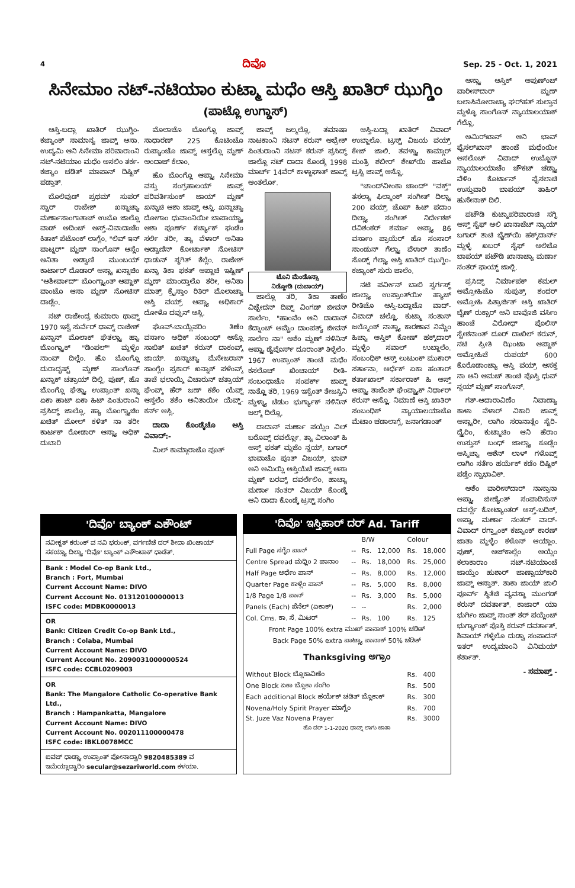4 ದಿವೊ Sep. 25 - Oct. 1, 2021
ಸಿನೇಮಾಂ ನಟ್-ನಟಿಯಾಂ ಕುಟ್ಮಾ ಮಧೆಂ ಆಸ್ತಿ ಖಾತಿರ್ ಝುಗ್ಡಿಂ
(ಪಾಟ್ಲೊ ಉಗ್ಡಾಸ್)
ಆಸ್ತಿ-ಬದ್ಲಾ ಖಾತಿರ್ ಝುಗ್ಡಿಂ-ಕಜ್ಯಾಂಕ್ ಸಾಮಾನ್ಯ ಜಾವ್ನ್ ಆಸಾ. ಉದ್ಯಮಿ ಆನಿ ಸಿನೇಮಾ ಪರಿವಾರಾಂನಿ ನಟ್-ನಟಿಯಾಂ ಮಧೆಂ ಅಸಲಿಂ ತರ್ಕ-ಕಜ್ಯಾಂ ಚಡಿತ್ ಮಾಪಾನ್ ದಿಷ್ಟಿಕ್ ಪಡ್ತಾತ್.
ಬೊಲಿವುಡ್ ಪ್ರಥಮ್ ಸುಪರ್ ಸ್ಟಾರ್ ರಾಜೇಶ್ ಖನ್ನಾಚ್ಯಾ ಮರ್ಣಾಸಾಂಗಾತಾಚ್ ಉಬೊ ಜಾಲ್ಲೊ ವಾಡ್ ಅದಿಂಚ್ ಅಸ್ತ್-ವಿವಾದಾಚೆಂ ಕಿತಾಕ್ ಪೆಟೊಂಕ್ ಲಾಗ್ಲೆಂ. "ಲಿವ್ ಇನ್ ಪಾಟ್ನರ್" ಮ್ಹಣ್ ಸಾಂಗೊನ್ ಆಸ್ಲೆಂ ಅನಿತಾ ಅಡ್ವಾಣಿ ಮುಂಬಯ್ ಕಾರ್ಟಾರ್ ದೊಡಾರ್ ಆಸ್ಲ್ಯಾ ಖನ್ನಾಚಿಂ "ಆಶೀರ್ವಾದ್" ಬೊಂಗ್ಲ್ಯಾಂತ್ ಆಪ್ಣಾಕ್ ವಾಂಟೊ ಆಸಾ ಮ್ಹಣ್ ನೋಟಿಸ್ ದಾಡ್ಲೆಂ.
ನಟ್ ರಾಜೇಂದ್ರ ಕುಮಾರಾ ಥಾವ್ನ್ 1970 ಇಸ್ವೆ ಸುರ್ವೆರ್ ಥಾವ್ನ್ ರಾಜೇಶ್ ಖನ್ನಾನ್ ಮೊಲಾಕ್ ಘೆತಲ್ಲ್ಯಾ ಹ್ಯಾ ಬೊಂಗ್ಲ್ಯಾಕ್ "ಡಿಂಪಲ್" ಮ್ಹಳ್ಳೆಂ ನಾಂವ್ ದಿಲ್ಲೆಂ. ಹೊ ಬೊಂಗ್ಲೊ ದುರಾದೃಷ್ಟ್ ಮ್ಹಣ್ ಸಾಂಗೊನ್ ಖನ್ನಾಕ್ ಚತ್ರಾಯ್ ದಿಲ್ಲಿ. ಪುಣ್, ಹೊ ಬೊಂಗ್ಲೊ ಘೆತ್ಲ್ಯಾ ಉಪ್ರಾಂತ್ ಖನ್ನಾ ಏಕಾ ಹಾಟ್ ಏಕಾ ಹಿಟ್ ಪಿಂತುರಾಂನಿ ಪ್ರಸಿದ್ಧ್ ಜಾಲ್ಲೊ. ಹ್ಯಾ ಬೊಂಗ್ಲ್ಯಾಚಿಂ ಖಚಿತ್ ಮೋಲ್ ಕಳಿತ್ ನಾ ತರೀ ಕಾರ್ಟಕ್ ರೋಡಾರ್ ಆಸ್ಲ್ಯಾ ಅಧಿಕ್ ದುಬಾರಿ
ಮೊಲಾಚೊ ಬೊಂಗ್ಲೊ ಜಾವ್ನ್ ಸಾಧಾರಣ್ 225 ಕೊಟಿಂಚೊ ರುಪ್ಯಾಂಚೊ ಜಾವ್ನ್ ಆಸ್ತಲ್ಲೊ ಮ್ಹಣ್ ಅಂದಾಜ್ ಕೆಲಾಂ.
ಹೊ ಬೊಂಗ್ಲೊ ಆಪ್ಲ್ಯಾ ಸಿನೇಮಾ ವಸ್ತು ಸಂಗ್ರಹಾಲಯ್ ಜಾವ್ನ್ ಪರಿವರ್ತಿಸುಂಕ್ ಜಾಯ್ ಮ್ಹಣ್ ಖನ್ನಾಚಿ ಆಶಾ ಜಾವ್ನ್ ಆಸ್ಲಿ. ಖನ್ನಾಚ್ಯಾ ದೋಗಾಂ ಧುವಾಂನಿಯೀ ಬಾಪಾಯ್ಚ್ಯಾ ಆಶಾ ಪೂರ್ಣ್ ಕರ್ಚ್ಯಾಕ್ ಘುಡೆಂ ಸರ್ಲಿ ತರೀ, ತ್ಯಾ ವೆಳಾರ್ ಅನಿತಾ ಅಡ್ವಾಣಿನ್ ಕೋರ್ಟಾಕ್ ನೋಟಿಸ್ ಧಾಡುನ್ ಸ್ಥಗಿತ್ ಕೆಲ್ಲೆಂ. ರಾಜೇಶ್ ಖನ್ನಾ ತಿಕಾ ಫಕತ್ ಆಪ್ಣಾಚಿ ಇಷ್ಟಿಣ್ ಮ್ಹಣ್ ಮಾಂದ್ತಾಲೊ ತರೀ, ಅನಿತಾ ಮಾತ್ರ್ ಕ್ರೈಸ್ತಾಂ ರಿತಿರ್ ಮೊಲಾಚ್ಯಾ ಆಸ್ತಿ ವಯ್ರ್ ಆಪ್ಲ್ಯಾ ಅಧಿಕಾರ್ ದೋಳೊ ದವ್ರುನ್ ಆಸ್ಲಿ.
ಘೊವ್-ಬಾಯ್ಲೆಪರಿಂ ತಿಣೆಂ ವರ್ಸಾಂ ಅಧಿಕ್ ಸಂಬಂಧ್ ಆಸ್ಲೊ ಸಾಬಿತ್ ಖಚಿತ್ ಕರುನ್ ದಾಕಂವ್ಕ್ ಜಾಯ್. ಖನ್ನಾಚ್ಯಾ ಮೆನೇಜರಾನ್ ಸಾಂಗ್ಲೆಂ ಪ್ರಕಾರ್ ಖನ್ನಾಕ್ ಪಳೆಂವ್ಕ್ ತಾಚೆ ಭಲಾಯ್ಕಿ ವಿಚಾರುನ್ ಚತ್ರಾಯ್ ಘೆಂವ್ಕ್ ಹೆರ್ ಜಣ್ ಕಶೆಂ ಯೆವ್ನ್ ಆಸ್ತಲೆಂ ತಶೆಂ ಅನಿತಾಯೀ ಯೆವ್ನ್-ಕರ್ನ್ ಆಸ್ಲಿ.
ದಾದಾ ಕೊಂಡ್ಕೆಚೊ ಆಸ್ತಿ ವಿವಾದ್:-
ಮಿಲ್ ಕಾಮ್ಗಾರಾಚೊ ಪೂತ್
ಜಾವ್ನ್ ಜಲ್ಮಲ್ಲೊ. ತಮಾಷಾ ನಾಟಕಾಂನಿ ನಟನ್ ಕರುನ್ ಅಭ್ರೇಕ್ ಪಿಂತುರಾಂನಿ ನಟನ್ ಕರುನ್ ಪ್ರಸಿದ್ಧ್ ಜಾಲ್ಲೊ ನಟ್ ದಾದಾ ಕೊಂಡ್ಕೆ 1998 ಮಾರ್ಚ್ 14ವೆರ್ ಕಾಳ್ಜಾಘಾತ್ ಜಾವ್ನ್ ಅಂತರ್ಲೊ.
ಟೊನಿ ಮೆಂಡೊನ್ಸಾ
ನಿಡ್ಡೋಡಿ (ದುಬಾಯ್)
ಜಾಲ್ಲೊ ತರಿ, ತಿಕಾ ತಾಣೆಂ ವಿಚ್ಛೇದನ್ ದಿವ್ನ್ ವಿಂಗಡ್ ಜೀವನ್ ಸಾರ್ಲೆಂ. "ಹಾಂವೆಂ ಆನಿ ದಾದಾನ್ ಕೆದ್ನಾಂಚ್ ಆಮ್ಚೆಂ ದಾಂಪತ್ಯ್ ಜೀವನ್ ಸಾರ್ಲೆಂ ನಾ" ಅಶೆಂ ಮ್ಹಣ್ ನಳಿನಿನ್ ಆಪ್ಲ್ಯಾ ಡೈವೊರ್ಸ್ ದೂರಾಂತ್ ತಿಳ್ಳೆಲೆಂ. 1967 ಉಪ್ರಾಂತ್ ತಾಂಚೆ ಮಧೆಂ ಕಸಲೊಚ್ ಖಿಂಚಾಯ್ ರೀತಿ-ಸಂಬಂಧಾಚೊ ಸಂಪರ್ಕ್ ಜಾವ್ನ್ ನಾತ್ಲ್ಲೊ ತರಿ, 1969 ಇಸ್ವೆಂತ್ ತೇಜಸ್ವಿನಿ ಮ್ಹಳ್ಳ್ಯಾ ಚೆಡುಂ ಭುರ್ಗ್ಯಾಕ್ ನಳಿನಿನ್ ಜಲ್ಮ್ ದಿಲ್ಲೊ.
ದಾದಾನ್ ಮರ್ಣಾ ಪಯ್ಲೆಂ ವಿಲ್ ಬರೊವ್ನ್ ದವರ್ಲ್ಲೊ. ತ್ಯಾ ವಿಲಾಂತ್ ಹಿ ಆಸ್ತ್ ಫಕತ್ ಮ್ಹಜೆಂ ನ್ಹಯ್, ಬಗಾರ್ ಭಾವಾಚೊ ಪೂತ್ ವಿಜಯ್, ಭಾವ್ ಆನಿ ಆಮಿಯ್ಲಿ ಆಸ್ತಿಯೆಚೆ ಜಾವ್ನ್ ಆಸಾ ಮ್ಹಣ್ ಬರವ್ನ್ ದವರ್ಲೆಲಿಂ. ಹಾಚ್ಯಾ ಮರ್ಣಾ ನಂತರ್ ವಿಜಯ್ ಕೊಂಡ್ಕೆ ಆನಿ ದಾದಾ ಕೊಂಡ್ಕೆ ಟ್ರಸ್ಟ್ ಸಂಗಿಂ
ಆಸ್ತಿ-ಬದ್ಲಾ ಖಾತಿರ್ ವಿವಾದ್ ಉಬ್ಜಾಲೊ. ಟ್ರಸ್ಟ್ ವಿಜಯ ವಯ್ರ್ ಕೇಜ್ ಜಾಲಿ. ತವಳ್ಲ್ಯಾ ಕಾಮ್ಗಾರ್ ಮಂತ್ರಿ ಶಬೀರ್ ಶೇಖ್‌ಯಿ ಹಾಚೊ ಟ್ರಸ್ಟಿ ಜಾವ್ನ್ ಆಸ್ಲ್ಲೊ.
"ಚಾಂದ್‌ವೀಂಕಾ ಚಾಂದ್" "ವಕ್ತ್" ತಸಲ್ಯಾ ಫಿಲ್ಮಾಂಕ್ ಸಂಗೀತ್ ದಿಲ್ಲ್ಯಾ 200 ವಯ್ರ್ ಚೊಪ್ ಹಿಟ್ ಪದಾಂ ದಿಲ್ಲ್ಯಾ ಸಂಗೀತ್ ನಿರ್ದೇಶಕ್ ರವಿಶಂಕರ್ ಶರ್ಮಾ ಆಪ್ಲ್ಯಾ 86 ವರ್ಸಾಂ ಪ್ರಾಯೆರ್ ಹೊ ಸಂಸಾರ್ ಸಾಂಡುನ್ ಗೆಲ್ಲ್ಯಾ ವೆಳಾರ್ ತಾಣೆಂ ಸೊಡ್ನ್ ಗೆಲ್ಲ್ಯಾ ಆಸ್ತಿ ಖಾತಿರ್ ಝುಗ್ಡಿಂ-ಕಜ್ಯಾಂಕ್ ಸುರು ಜಾಲೆಂ.
ನಟಿ ಪರ್ವೀನ್ ಬಾಬಿ ಸ್ವರ್ಗಸ್ಥ್ ಜಾಲ್ಲ್ಯಾ ಉಪ್ರಾಂತ್‌ಯೀ ಹ್ಯಾಚ್ ರೀತಿಚೊ ಆಸ್ತಿ-ಬದ್ಲಾಚೊ ವಾದ್-ವಿವಾದ್ ಚಲ್ಲ್ಲೊ. ಕುಟ್ಮಾ ಸಂತಾನ್ ಜಲ್ಮೊಂಕ್ ನಾತ್ಲ್ಲ್ಯಾ ಕಾರಣಾನ ನಿಮ್ಣೆಂ ಹಿಚ್ಯಾ ಆಸ್ತಿಕ್ ಕೋಣ್ ಹಕ್ಕ್‌ದಾರ್ ಮ್ಹಳ್ಳೆಂ ಸವಾಲ್ ಉಬ್ಜಾಲೆಂ. ಸಂಬಂಧಿಕ್ ಆಸ್ತ್ ಲುಟುಂಕ್ ಮುಕಾರ್ ಸರ್ತಾನಾ, ಅರ್ಧೆಕ್ ಏಕಾ ಹಂತಾರ್ ಶರ್ತಾಖಾಲ್ ಸರ್ಕಾರಾಕ್ ಹಿ ಆಸ್ತ್ ಆಪ್ಲ್ಯಾ ತಾಬೆಂತ್ ಘೆಂವ್ಚ್ಯಾಕ್ ನಿರ್ಧಾರ್ ಕರುನ್ ಆಸ್ಲ್ಲೊ. ನಿಮಾಣೆ ಆಸ್ತಿ ಖಾತಿರ್ ಸಂಬಂಧಿಕ್ ನ್ಯಾಯಾಲಯಾಚೊ ಮೆಟಾಂ ಚಡಾಲಾಗ್ಲೆ. ಜನಾಗಡಾಂತ್
'ದಿವೊ' ಬ್ಯಾಂಕ್ ಎಕೌಂಟ್
ನವೀಕೃತ್ ಕರುಂಕ್ ವ ನವಿ ಭರುಂಕ್, ವರ್ಗಣಿಚೆ ದರ್ ಶೀದಾ ಖಿಂಚಾಯ್ ಸಕಯ್ಲ್ಯಾ ದಿಲ್ಲ್ಯಾ 'ದಿವೊ' ಬ್ಯಾಂಕ್ ಎಕೌಂಟಾಕ್ ಧಾಡೆತ್.
Bank : Model Co-op Bank Ltd.,
Branch : Fort, Mumbai
Current Account Name: DIVO
Current Account No. 013120100000013
ISFC code: MDBK0000013
OR
Bank: Citizen Credit Co-op Bank Ltd.,
Branch : Colaba, Mumbai
Current Account Name: DIVO
Current Account No. 2090031000000524
ISFC code: CCBL0209003
OR
Bank: The Mangalore Catholic Co-operative Bank Ltd.,
Branch : Hampankatta, Mangalore
Current Account Name: DIVO
Current Account No. 002011100000478
ISFC code: IBKL0078MCC
ಐವಜ್ ಧಾಡ್ಲ್ಯಾ ಉಪ್ರಾಂತ್ ಪೋನಾದ್ವಾರಿ 9820485389 ವ ಇಮೆಯ್ಲಾದ್ವಾರಿಂ secular@sezariworld.com ಕಳಯಾ.
'ದಿವೊ' ಇಸ್ತಿಹಾರ್ ದರ್ Ad. Tariff
| | | B/W | | Colour | |
| --- | --- | --- | --- | --- | --- |
| Full Page ಸಗ್ಳೆಂ ಪಾನ್ | -- | Rs. | 12,000 | Rs. | 18,000 |
| Centre Spread ಮಧ್ಲಿಂ 2 ಪಾನಾಂ | -- | Rs. | 18,000 | Rs. | 25,000 |
| Half Page ಅರ್ಧೆಂ ಪಾನ್ | -- | Rs. | 8,000 | Rs. | 12,000 |
| Quarter Page ಕಾಳ್ಲೆಂ ಪಾನ್ | -- | Rs. | 5,000 | Rs. | 8,000 |
| 1/8 Page 1/8 ಪಾನ್ | -- | Rs. | 3,000 | Rs. | 5,000 |
| Panels (Each) ಪೆನೆಲ್ (ಏಕಾಕ್) | -- | -- | | Rs. | 2,000 |
| Col. Cms. ಕಾ. ಸೆ. ಮಿಟರ್ | -- | Rs. | 100 | Rs. | 125 |
| Front Page 100% extra ಮುಖ್ ಪಾನಾಕ್ 100% ಚಡಿತ್ | | | | | |
| Back Page 50% extra ಪಾಟ್ಲ್ಯಾ ಪಾನಾಕ್ 50% ಚಡಿತ್ | | | | | |
| Thanksgiving ಅಗ್ರಾಂ | | | | | |
| Without Block ಬ್ಲೊಕಾವಿಣೆಂ | | | | Rs. | 400 |
| One Block ಏಕಾ ಬ್ಲೊಕಾ ಸಂಗಿಂ | | | | Rs. | 500 |
| Each additional Block ಹರ್ಯೆಕ್ ಚಡಿತ್ ಬ್ಲೊಕಾಕ್ | | | | Rs. | 300 |
| Novena/Holy Spirit Prayer ಮಾಗ್ಣೆಂ St. Juze Vaz Novena Prayer | | | | Rs. Rs. | 700 3000 |
| ಹೊ ದರ್ 1-1-2020 ಥಾವ್ನ್ ಲಾಗು ಜಾತಾ | | | | | |
ಆಸ್ಲ್ಯಾ ಆಸ್ತಿಕ್ ಆಪುಣ್ಂಚ್ ವಾರೀಸ್‌ದಾರ್ ಮ್ಹಣ್ ಬಲಾಸಿನೋರಾಚ್ಯಾ ಘರ್‌ಹತ್ ಸುಲ್ತಾನ ಮ್ಹಳ್ಳೊ ಸಾಂಗೊನ್ ನ್ಯಾಯಾಲಯಾಕ್ ಗೆಲ್ಲೊ.
ಅಮಿರ್‌ಖಾನ್ ಆನಿ ಭಾವ್ ಫೈಸಲ್‌ಖಾನ್ ಹಾಂಚೆ ಮಧೆಂಯೀ ಆಸಲೊಚ್ ವಿವಾದ್ ಉಬ್ಜೊನ್ ನ್ಯಾಯಾಲಯಾಚೆಂ ಚೌಕಟ್ ಚಡ್ಲ್ಯಾ ವೆಳಿಂ ಕೊರ್ಟಾನ್ ಫೈಸಲಾಚಿ ಉಸ್ತುವಾರಿ ಬಾಪಯ್ ತಾಹಿರ್ ಹುಸೇನಾಕ್ ದಿಲಿ.
ಪಟೌಡಿ ಕುಟ್ಮಾಪರಿವಾರಾಚಿ ಸಗ್ಳಿ ಆಸ್ತ್ ಸೈಫ್ ಅಲಿ ಖಾನಾಚೆಚ್ ನ್ಯಾಯ್ ಬಗಾರ್ ತಾಚಿ ಭೈಣ್‌ಯಿ ಹಕ್ಕ್‌ದಾರ್ನ್ ಮ್ಹಳ್ಳೆ ಖಬರ್ ಸೈಫ್ ಅಲಿಚೊ ಬಾಪಯ್ ಪಟೌಡಿ ಖಾನಾಚ್ಯಾ ಮರ್ಣಾ ನಂತರ್ ಫಾಯ್ದ್ ಜಾಲ್ಲಿ.
ಪ್ರಸಿದ್ಧ್ ನಿರ್ಮಾಪಕ್ ಕಮಲ್ ಅಮ್ರೋಹಿಚೊ ಸುಪುತ್ರ್ ಶಂದರ್ ಅಮ್ರೋಹಿ ಪಿತ್ರಾರ್ಜಿತ್ ಆಸ್ತಿ ಖಾತಿರ್ ಬೈಣ್ ರುಕ್ಸಾರ್ ಆನಿ ಬಾವೊಜಿ ವರ್ಸಿಂ ಹಾಂಚೆ ವಿರೋಧ್ ಪೊಲಿಸ್ ಸ್ಟೇಶನಾಂತ್ ದೂರ್ ದಾಖಿಲ್ ಕರುನ್, ನಟಿ ಪ್ರೀತಿ ಝಿಂಟಾ ಆಪ್ಣಾಕ್ ಅಮ್ರೋಹಿಚೆ ರುಪಯ್ 600 ಕೊರೊಡಾಂಚ್ಯಾ ಆಸ್ತಿ ವಯ್ರ್ ಆಸಕ್ತ ನಾ ಆನಿ ಆಮಚ್ ತಾಂಚಿ ಪೊಸ್ತಿ ಧುವ್ ನ್ಹಯ್ ಮ್ಹಣ್ ಸಾಂಗೊನ್.
ಗತ್-ಆದಾರಾವಿಣೆಂ ನಿವಾಣ್ಯಾ ಕಾಳಾ ವೆಳಾರ್ ವಿಕಾರಿ ಜಾವ್ನ್ ಆಸ್ಲ್ಯಾರೀ, ಲಾಗಿಂ ಸರಾನಾತ್ಲೆಂ ಸೈರಿ-ದ್ವೈರಿಂ, ಕುಟ್ಮಾಚಿಂ ಆನಿ ಹೆರಾಂ ಉಸ್ತುಸ್ ಬಂಧ್ ಜಾಲ್ಲ್ಯಾ ಕೂಡ್ಲೆಂ ಆಸ್ಮಿಚ್ಯಾ ಆಶೆನ್ ಲಾಳ್ ಗಳೊವ್ನ್ ಲಾಗಿಂ ಸರ್ತೆಂ ಹರ್ಯೆಕ್ ಕಡೆಂ ದಿಷ್ಟಿಕ್ ಪಡ್ತೆಂ ಸ್ವಾಭಾವಿಕ್.
ಅಶೆಂ ವಾರೀಸ್‌ದಾರ್ ನಾಸ್ತಾನಾ ಆಪ್ಲ್ಯಾ ಜೀಣ್ಯೆಂತ್ ಸಂಪಾದಿಸುನ್ ದವರ್ಲ್ಲೆ ಕೋಟ್ಯಾಂತರ್ ಆಸ್ತ್-ಬದಿಕ್, ಆಪ್ಲ್ಯಾ ಮರ್ಣಾ ನಂತರ್ ವಾದ್-ವಿವಾದ್ ರಗ್ತ್ಯಾಂಕ್ ಕಜ್ಯಾಂಕ್ ಕಾರಣ್ ಜಾತಾ ಮ್ಹಳ್ಳೆಂ ಕಳೊನ್ ಆಯ್ಲಾಂ. ಪುಣ್, ಅಜ್‌ಕಾಲ್ಲೆಂ ಆಯ್ಲೆಂ ಕಲಾಕಾರಾಂ ನಟ್-ನಟಿಯಾಂಚೆ ಜಾಯ್ತೆಂ ಹುಶಾರ್ ಜಾಣ್ವಾಯ್‌ಕಾರಿ ಜಾವ್ನ್ ಆಸ್ತಾತ್. ತಾಕಾ ಜಾಯ್ ಜಾಲಿ ಪೂರ್ವ್ ಸ್ಥಿತೆಚಿ ವ್ಯವಸ್ಥಾ ಮುಂಗಡ್ ಕರುನ್ ದವರ್ತಾತ್. ಕಾಜಾರ್ ಯಾ ಭುರ್ಗಿಂ ಜಾವ್ನ್ ನಾಂತ್ ತರ್ ಪಯ್ಲೆಂಚ್ ಭುರ್ಗ್ಯಾಂಕ್ ಪೊಸ್ತಿ ಕರುನ್ ದವರ್ತಾತ್. ಶಿವಾಯ್ ಗಳ್ಳೆಲೊ ದುಡ್ವಾ ಸಂಪಾದನ್ ಇತರ್ ಉದ್ಯಮಾಂನಿ ವಿನಿಮಯ್ ಕರ್ತಾತ್.
- ಸಮಾಪ್ತ್ -